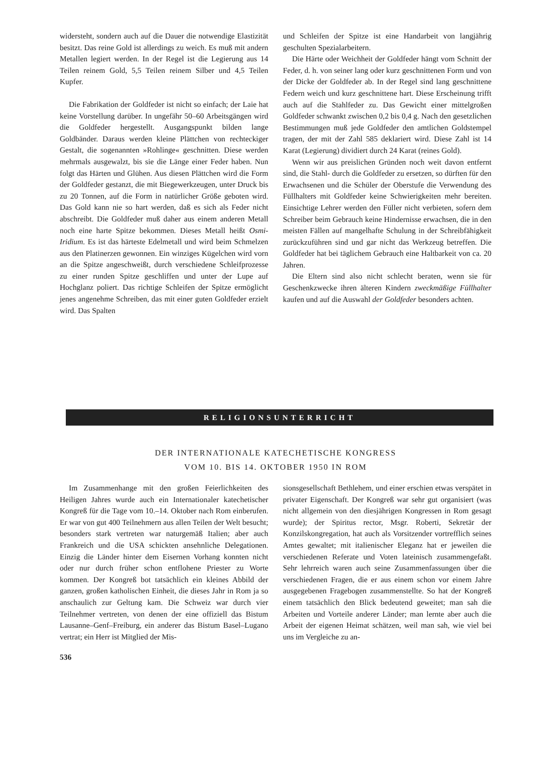widersteht, sondern auch auf die Dauer die notwendige Elastizität besitzt. Das reine Gold ist allerdings zu weich. Es muß mit andern Metallen legiert werden. In der Regel ist die Legierung aus 14 Teilen reinem Gold, 5,5 Teilen reinem Silber und 4,5 Teilen Kupfer.
Die Fabrikation der Goldfeder ist nicht so einfach; der Laie hat keine Vorstellung darüber. In ungefähr 50–60 Arbeitsgängen wird die Goldfeder hergestellt. Ausgangspunkt bilden lange Goldbänder. Daraus werden kleine Plättchen von rechteckiger Gestalt, die sogenannten »Rohlinge« geschnitten. Diese werden mehrmals ausgewalzt, bis sie die Länge einer Feder haben. Nun folgt das Härten und Glühen. Aus diesen Plättchen wird die Form der Goldfeder gestanzt, die mit Biegewerkzeugen, unter Druck bis zu 20 Tonnen, auf die Form in natürlicher Größe geboten wird. Das Gold kann nie so hart werden, daß es sich als Feder nicht abschreibt. Die Goldfeder muß daher aus einem anderen Metall noch eine harte Spitze bekommen. Dieses Metall heißt Osmi-Iridium. Es ist das härteste Edelmetall und wird beim Schmelzen aus den Platinerzen gewonnen. Ein winziges Kügelchen wird vorn an die Spitze angeschweißt, durch verschiedene Schleifprozesse zu einer runden Spitze geschliffen und unter der Lupe auf Hochglanz poliert. Das richtige Schleifen der Spitze ermöglicht jenes angenehme Schreiben, das mit einer guten Goldfeder erzielt wird. Das Spalten
und Schleifen der Spitze ist eine Handarbeit von langjährig geschulten Spezialarbeitern.
Die Härte oder Weichheit der Goldfeder hängt vom Schnitt der Feder, d. h. von seiner lang oder kurz geschnittenen Form und von der Dicke der Goldfeder ab. In der Regel sind lang geschnittene Federn weich und kurz geschnittene hart. Diese Erscheinung trifft auch auf die Stahlfeder zu. Das Gewicht einer mittelgroßen Goldfeder schwankt zwischen 0,2 bis 0,4 g. Nach den gesetzlichen Bestimmungen muß jede Goldfeder den amtlichen Goldstempel tragen, der mit der Zahl 585 deklariert wird. Diese Zahl ist 14 Karat (Legierung) dividiert durch 24 Karat (reines Gold).
Wenn wir aus preislichen Gründen noch weit davon entfernt sind, die Stahl- durch die Goldfeder zu ersetzen, so dürften für den Erwachsenen und die Schüler der Oberstufe die Verwendung des Füllhalters mit Goldfeder keine Schwierigkeiten mehr bereiten. Einsichtige Lehrer werden den Füller nicht verbieten, sofern dem Schreiber beim Gebrauch keine Hindernisse erwachsen, die in den meisten Fällen auf mangelhafte Schulung in der Schreibfähigkeit zurückzuführen sind und gar nicht das Werkzeug betreffen. Die Goldfeder hat bei täglichem Gebrauch eine Haltbarkeit von ca. 20 Jahren.
Die Eltern sind also nicht schlecht beraten, wenn sie für Geschenkzwecke ihren älteren Kindern zweckmäßige Füllhalter kaufen und auf die Auswahl der Goldfeder besonders achten.
RELIGIONSUNTERRICHT
DER INTERNATIONALE KATECHETISCHE KONGRESS
VOM 10. BIS 14. OKTOBER 1950 IN ROM
Im Zusammenhange mit den großen Feierlichkeiten des Heiligen Jahres wurde auch ein Internationaler katechetischer Kongreß für die Tage vom 10.–14. Oktober nach Rom einberufen. Er war von gut 400 Teilnehmern aus allen Teilen der Welt besucht; besonders stark vertreten war naturgemäß Italien; aber auch Frankreich und die USA schickten ansehnliche Delegationen. Einzig die Länder hinter dem Eisernen Vorhang konnten nicht oder nur durch früher schon entflohene Priester zu Worte kommen. Der Kongreß bot tatsächlich ein kleines Abbild der ganzen, großen katholischen Einheit, die dieses Jahr in Rom ja so anschaulich zur Geltung kam. Die Schweiz war durch vier Teilnehmer vertreten, von denen der eine offiziell das Bistum Lausanne–Genf–Freiburg, ein anderer das Bistum Basel–Lugano vertrat; ein Herr ist Mitglied der Mis-
sionsgesellschaft Bethlehem, und einer erschien etwas verspätet in privater Eigenschaft. Der Kongreß war sehr gut organisiert (was nicht allgemein von den diesjährigen Kongressen in Rom gesagt wurde); der Spiritus rector, Msgr. Roberti, Sekretär der Konzilskongregation, hat auch als Vorsitzender vortrefflich seines Amtes gewaltet; mit italienischer Eleganz hat er jeweilen die verschiedenen Referate und Voten lateinisch zusammengefaßt. Sehr lehrreich waren auch seine Zusammenfassungen über die verschiedenen Fragen, die er aus einem schon vor einem Jahre ausgegebenen Fragebogen zusammenstellte. So hat der Kongreß einem tatsächlich den Blick bedeutend geweitet; man sah die Arbeiten und Vorteile anderer Länder; man lernte aber auch die Arbeit der eigenen Heimat schätzen, weil man sah, wie viel bei uns im Vergleiche zu an-
536